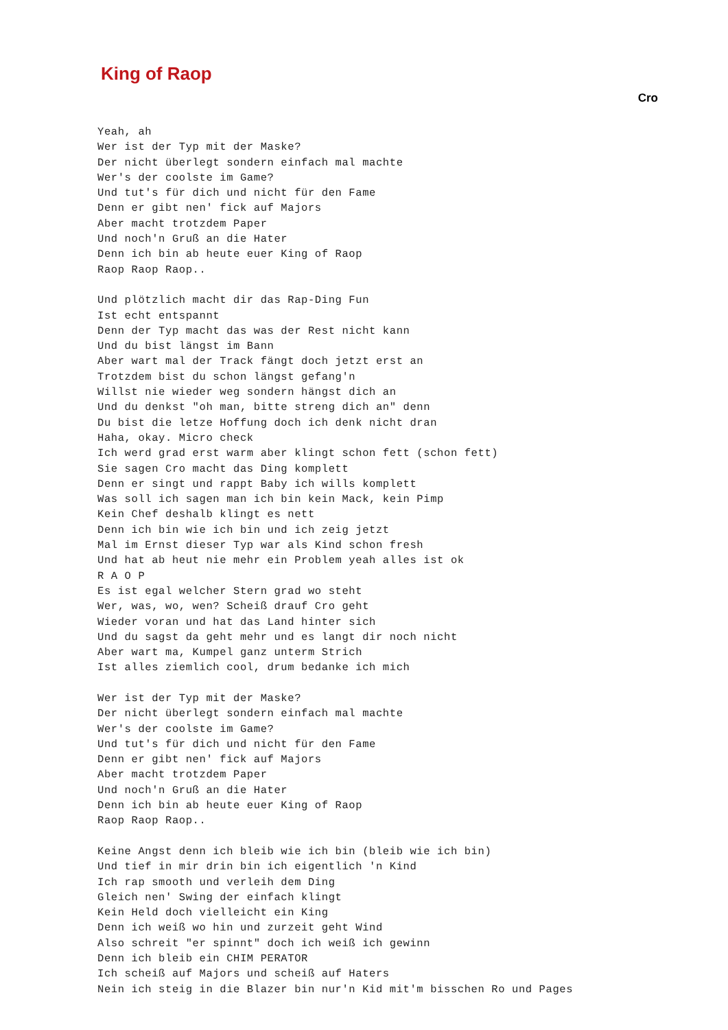King of Raop
Cro
Yeah, ah
Wer ist der Typ mit der Maske?
Der nicht überlegt sondern einfach mal machte
Wer's der coolste im Game?
Und tut's für dich und nicht für den Fame
Denn er gibt nen' fick auf Majors
Aber macht trotzdem Paper
Und noch'n Gruß an die Hater
Denn ich bin ab heute euer King of Raop
Raop Raop Raop..

Und plötzlich macht dir das Rap-Ding Fun
Ist echt entspannt
Denn der Typ macht das was der Rest nicht kann
Und du bist längst im Bann
Aber wart mal der Track fängt doch jetzt erst an
Trotzdem bist du schon längst gefang'n
Willst nie wieder weg sondern hängst dich an
Und du denkst "oh man, bitte streng dich an" denn
Du bist die letze Hoffung doch ich denk nicht dran
Haha, okay. Micro check
Ich werd grad erst warm aber klingt schon fett (schon fett)
Sie sagen Cro macht das Ding komplett
Denn er singt und rappt Baby ich wills komplett
Was soll ich sagen man ich bin kein Mack, kein Pimp
Kein Chef deshalb klingt es nett
Denn ich bin wie ich bin und ich zeig jetzt
Mal im Ernst dieser Typ war als Kind schon fresh
Und hat ab heut nie mehr ein Problem yeah alles ist ok
R A O P
Es ist egal welcher Stern grad wo steht
Wer, was, wo, wen? Scheiß drauf Cro geht
Wieder voran und hat das Land hinter sich
Und du sagst da geht mehr und es langt dir noch nicht
Aber wart ma, Kumpel ganz unterm Strich
Ist alles ziemlich cool, drum bedanke ich mich

Wer ist der Typ mit der Maske?
Der nicht überlegt sondern einfach mal machte
Wer's der coolste im Game?
Und tut's für dich und nicht für den Fame
Denn er gibt nen' fick auf Majors
Aber macht trotzdem Paper
Und noch'n Gruß an die Hater
Denn ich bin ab heute euer King of Raop
Raop Raop Raop..

Keine Angst denn ich bleib wie ich bin (bleib wie ich bin)
Und tief in mir drin bin ich eigentlich 'n Kind
Ich rap smooth und verleih dem Ding
Gleich nen' Swing der einfach klingt
Kein Held doch vielleicht ein King
Denn ich weiß wo hin und zurzeit geht Wind
Also schreit "er spinnt" doch ich weiß ich gewinn
Denn ich bleib ein CHIM PERATOR
Ich scheiß auf Majors und scheiß auf Haters
Nein ich steig in die Blazer bin nur'n Kid mit'm bisschen Ro und Pages